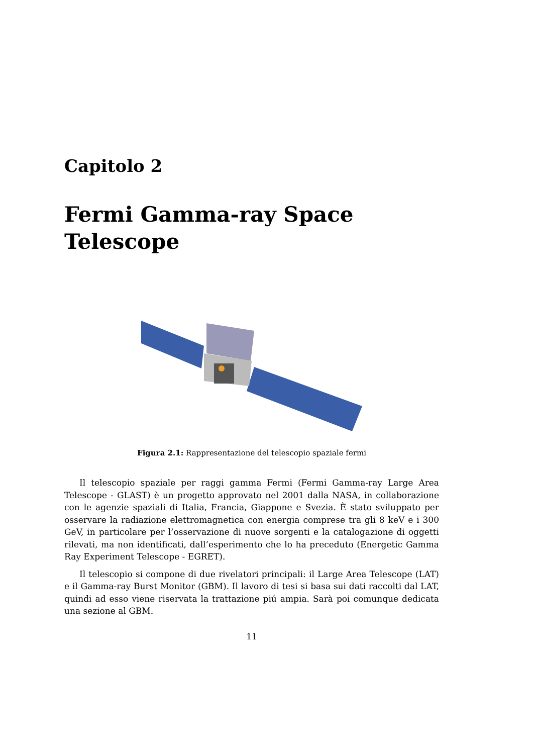Capitolo 2
Fermi Gamma-ray Space
Telescope
Figura 2.1: Rappresentazione del telescopio spaziale fermi
Il telescopio spaziale per raggi gamma Fermi (Fermi Gamma-ray Large Area Telescope - GLAST) è un progetto approvato nel 2001 dalla NASA, in collaborazione con le agenzie spaziali di Italia, Francia, Giappone e Svezia. È stato sviluppato per osservare la radiazione elettromagnetica con energia comprese tra gli 8 keV e i 300 GeV, in particolare per l’osservazione di nuove sorgenti e la catalogazione di oggetti rilevati, ma non identificati, dall’esperimento che lo ha preceduto (Energetic Gamma Ray Experiment Telescope - EGRET).
Il telescopio si compone di due rivelatori principali: il Large Area Telescope (LAT) e il Gamma-ray Burst Monitor (GBM). Il lavoro di tesi si basa sui dati raccolti dal LAT, quindi ad esso viene riservata la trattazione piú ampia. Sarà poi comunque dedicata una sezione al GBM.
11